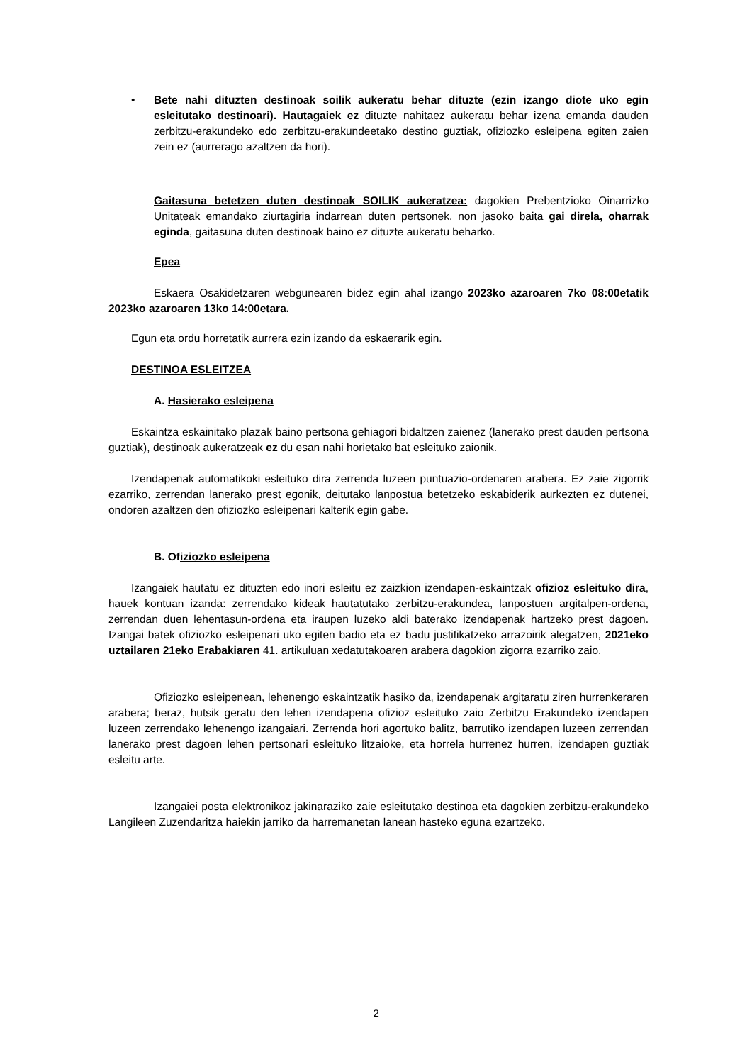• Bete nahi dituzten destinoak soilik aukeratu behar dituzte (ezin izango diote uko egin esleitutako destinoari). Hautagaiek ez dituzte nahitaez aukeratu behar izena emanda dauden zerbitzu-erakundeko edo zerbitzu-erakundeetako destino guztiak, ofiziozko esleipena egiten zaien zein ez (aurrerago azaltzen da hori).
Gaitasuna betetzen duten destinoak SOILIK aukeratzea: dagokien Prebentzioko Oinarrizko Unitateak emandako ziurtagiria indarrean duten pertsonek, non jasoko baita gai direla, oharrak eginda, gaitasuna duten destinoak baino ez dituzte aukeratu beharko.
Epea
Eskaera Osakidetzaren webgunearen bidez egin ahal izango 2023ko azaroaren 7ko 08:00etatik 2023ko azaroaren 13ko 14:00etara.
Egun eta ordu horretatik aurrera ezin izando da eskaerarik egin.
DESTINOA ESLEITZEA
A. Hasierako esleipena
Eskaintza eskainitako plazak baino pertsona gehiagori bidaltzen zaienez (lanerako prest dauden pertsona guztiak), destinoak aukeratzeak ez du esan nahi horietako bat esleituko zaionik.
Izendapenak automatikoki esleituko dira zerrenda luzeen puntuazio-ordenaren arabera. Ez zaie zigorrik ezarriko, zerrendan lanerako prest egonik, deitutako lanpostua betetzeko eskabiderik aurkezten ez dutenei, ondoren azaltzen den ofiziozko esleipenari kalterik egin gabe.
B. Ofiziozko esleipena
Izangaiek hautatu ez dituzten edo inori esleitu ez zaizkion izendapen-eskaintzak ofizioz esleituko dira, hauek kontuan izanda: zerrendako kideak hautatutako zerbitzu-erakundea, lanpostuen argitalpen-ordena, zerrendan duen lehentasun-ordena eta iraupen luzeko aldi baterako izendapenak hartzeko prest dagoen. Izangai batek ofiziozko esleipenari uko egiten badio eta ez badu justifikatzeko arrazoirik alegatzen, 2021eko uztailaren 21eko Erabakiaren 41. artikuluan xedatutakoaren arabera dagokion zigorra ezarriko zaio.
Ofiziozko esleipenean, lehenengo eskaintzatik hasiko da, izendapenak argitaratu ziren hurrenkeraren arabera; beraz, hutsik geratu den lehen izendapena ofizioz esleituko zaio Zerbitzu Erakundeko izendapen luzeen zerrendako lehenengo izangaiari. Zerrenda hori agortuko balitz, barrutiko izendapen luzeen zerrendan lanerako prest dagoen lehen pertsonari esleituko litzaioke, eta horrela hurrenez hurren, izendapen guztiak esleitu arte.
Izangaiei posta elektronikoz jakinaraziko zaie esleitutako destinoa eta dagokien zerbitzu-erakundeko Langileen Zuzendaritza haiekin jarriko da harremanetan lanean hasteko eguna ezartzeko.
2